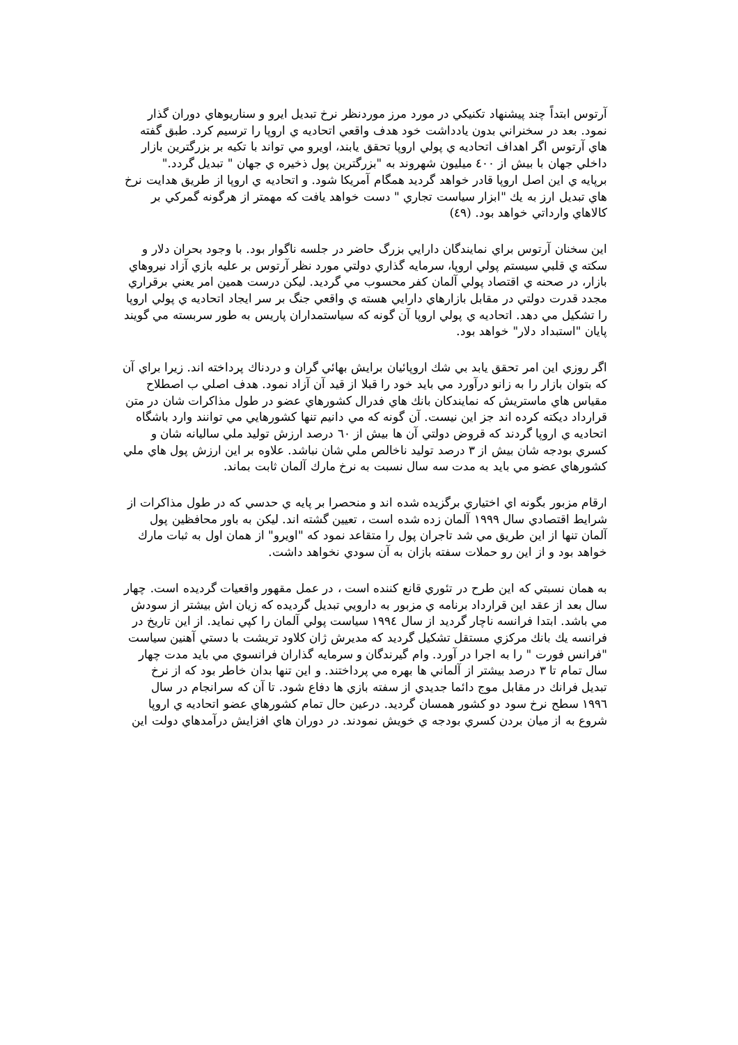آرتوس ابتداً چند پيشنهاد تكنيكي در مورد مرز موردنظر نرخ تبديل ايرو و سناريوهاي دوران گذار نمود. بعد در سخنراني بدون يادداشت خود هدف واقعي اتحاديه ي اروپا را ترسيم كرد. طبق گفته هاي آرتوس اگر اهداف اتحاديه ي پولي اروپا تحقق يابند، اويرو مي تواند با تكيه بر بزرگترين بازار داخلي جهان با بيش از ٤٠٠ ميليون شهروند به "بزرگترين پول ذخيره ي جهان " تبديل گردد."
برپايه ي اين اصل اروپا قادر خواهد گرديد همگام آمريكا شود. و اتحاديه ي اروپا از طريق هدايت نرخ هاي تبديل ارز به يك "ابزار سياست تجاري " دست خواهد يافت كه مهمتر از هرگونه گمركي بر كالاهاي وارداتي خواهد بود. (٤٩)
اين سخنان آرتوس براي نمايندگان دارايي بزرگ حاضر در جلسه ناگوار بود. با وجود بحران دلار و سكته ي قلبي سيستم پولي اروپا، سرمايه گذاري دولتي مورد نظر آرتوس بر عليه بازي آزاد نيروهاي بازار، در صحنه ي اقتصاد پولي آلمان كفر محسوب مي گرديد. ليكن درست همين امر يعني برقراري مجدد قدرت دولتي در مقابل بازارهاي دارايي هسته ي واقعي جنگ بر سر ايجاد اتحاديه ي پولي اروپا را تشكيل مي دهد. اتحاديه ي پولي اروپا آن گونه كه سياستمداران پاريس به طور سربسته مي گويند پايان "استبداد دلار" خواهد بود.
اگر روزي اين امر تحقق يابد بي شك اروپائيان برايش بهائي گران و دردناك پرداخته اند. زيرا براي آن كه بتوان بازار را به زانو درآورد مي بايد خود را قبلا از قيد آن آزاد نمود. هدف اصلي ب اصطلاح مقياس هاي ماستريش كه نمايندكان بانك هاي فدرال كشورهاي عضو در طول مذاكرات شان در متن قرارداد ديكته كرده اند جز اين نيست. آن گونه كه مي دانيم تنها كشورهايي مي توانند وارد باشگاه اتحاديه ي اروپا گردند كه قروض دولتي آن ها بيش از ٦٠ درصد ارزش توليد ملي ساليانه شان و كسري بودجه شان بيش از ٣ درصد توليد ناخالص ملي شان نباشد. علاوه بر اين ارزش پول هاي ملي كشورهاي عضو مي بايد به مدت سه سال نسبت به نرخ مارك آلمان ثابت بماند.
ارقام مزبور بگونه اي اختياري برگزيده شده اند و منحصرا بر پايه ي حدسي كه در طول مذاكرات از شرايط اقتصادي سال ١٩٩٩ آلمان زده شده است ، تعيين گشته اند. ليكن به باور محافظين پول آلمان تنها از اين طريق مي شد تاجران پول را متقاعد نمود كه "اويرو" از همان اول به ثبات مارك خواهد بود و از اين رو حملات سفته بازان به آن سودي نخواهد داشت.
به همان نسبتي كه اين طرح در تئوري قانع كننده است ، در عمل مقهور واقعيات گرديده است. چهار سال بعد از عقد اين قرارداد برنامه ي مزبور به دارويي تبديل گرديده كه زيان اش بيشتر از سودش مي باشد. ابتدا فرانسه ناچار گرديد از سال ١٩٩٤ سياست پولي آلمان را كپي نمايد. از اين تاريخ در فرانسه يك بانك مركزي مستقل تشكيل گرديد كه مديرش ژان كلاود تريشت با دستي آهنين سياست "فرانس فورت " را به اجرا در آورد. وام گيرندگان و سرمايه گذاران فرانسوي مي بايد مدت چهار سال تمام تا ٣ درصد بيشتر از آلماني ها بهره مي پرداختند. و اين تنها بدان خاطر بود كه از نرخ تبديل فرانك در مقابل موج دائما جديدي از سفته بازي ها دفاع شود. تا آن كه سرانجام در سال ١٩٩٦ سطح نرخ سود دو كشور همسان گرديد. درعين حال تمام كشورهاي عضو اتحاديه ي اروپا شروع به از ميان بردن كسري بودجه ي خويش نمودند. در دوران هاي افزايش درآمدهاي دولت اين